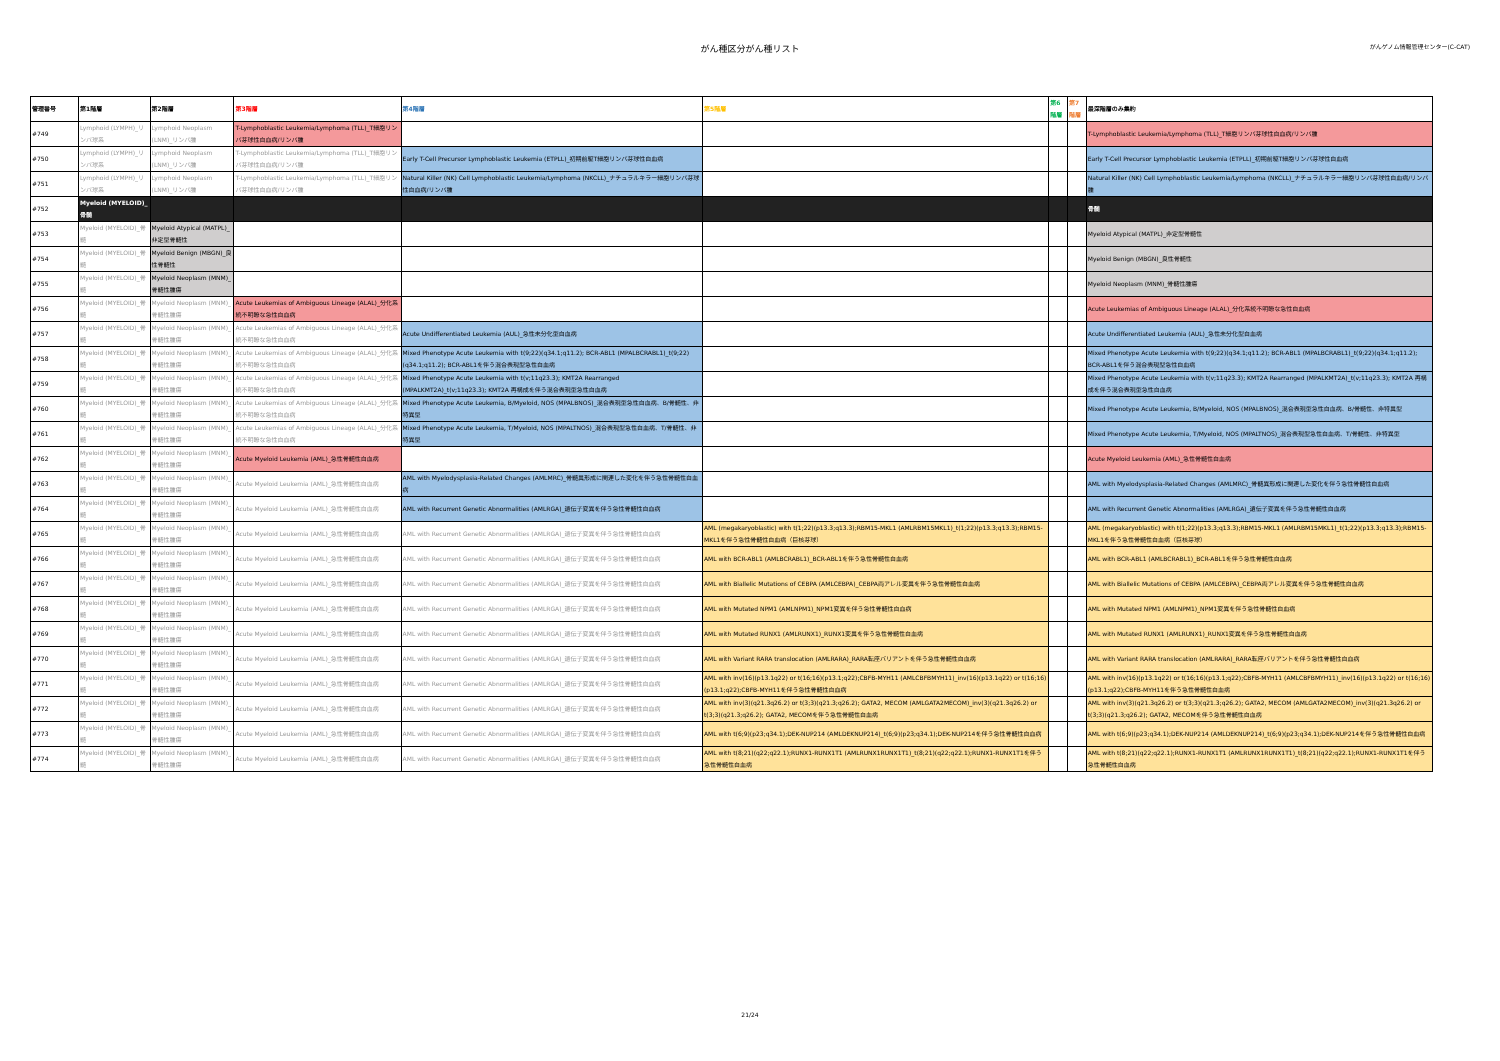がん種区分がん種リスト がんゲノム情報管理センター(C-CAT)
| 管理番号 | 第1階層 | 第2階層 | 第3階層 | 第4階層 | 第5階層 | 第6階層 | 第7階層 | 最深階層のみ集約 |
| --- | --- | --- | --- | --- | --- | --- | --- | --- |
| #749 | Lymphoid (LYMPH)_リンパ球系 | Lymphoid Neoplasm (LNM)_リンパ腫 | T-Lymphoblastic Leukemia/Lymphoma (TLL)_T細胞リンパ芽球性白血病/リンパ腫 | | | | | T-Lymphoblastic Leukemia/Lymphoma (TLL)_T細胞リンパ芽球性白血病/リンパ腫 |
| #750 | Lymphoid (LYMPH)_リンパ球系 | Lymphoid Neoplasm (LNM)_リンパ腫 | T-Lymphoblastic Leukemia/Lymphoma (TLL)_T細胞リンパ芽球性白血病/リンパ腫 | Early T-Cell Precursor Lymphoblastic Leukemia (ETPLL)_初期前駆T細胞リンパ芽球性白血病 | | | | Early T-Cell Precursor Lymphoblastic Leukemia (ETPLL)_初期前駆T細胞リンパ芽球性白血病 |
| #751 | Lymphoid (LYMPH)_リンパ球系 | Lymphoid Neoplasm (LNM)_リンパ腫 | T-Lymphoblastic Leukemia/Lymphoma (TLL)_T細胞リンパ芽球性白血病/リンパ腫 | Natural Killer (NK) Cell Lymphoblastic Leukemia/Lymphoma (NKCLL)_ナチュラルキラー細胞リンパ芽球性白血病/リンパ腫 | | | | Natural Killer (NK) Cell Lymphoblastic Leukemia/Lymphoma (NKCLL)_ナチュラルキラー細胞リンパ芽球性白血病/リンパ腫 |
| #752 | Myeloid (MYELOID)_骨髄 | | | | | | | 骨髄 |
| #753 | Myeloid (MYELOID)_骨髄 | Myeloid Atypical (MATPL)_非定型骨髄性 | | | | | | Myeloid Atypical (MATPL)_非定型骨髄性 |
| #754 | Myeloid (MYELOID)_骨髄 | Myeloid Benign (MBGN)_良性骨髄性 | | | | | | Myeloid Benign (MBGN)_良性骨髄性 |
| #755 | Myeloid (MYELOID)_骨髄 | Myeloid Neoplasm (MNM)_骨髄性腫瘍 | | | | | | Myeloid Neoplasm (MNM)_骨髄性腫瘍 |
| #756 | Myeloid (MYELOID)_骨髄 | Myeloid Neoplasm (MNM)_骨髄性腫瘍 | Acute Leukemias of Ambiguous Lineage (ALAL)_分化系統不明瞭な急性白血病 | | | | | Acute Leukemias of Ambiguous Lineage (ALAL)_分化系統不明瞭な急性白血病 |
| #757 | Myeloid (MYELOID)_骨髄 | Myeloid Neoplasm (MNM)_骨髄性腫瘍 | Acute Leukemias of Ambiguous Lineage (ALAL)_分化系統不明瞭な急性白血病 | Acute Undifferentiated Leukemia (AUL)_急性未分化型白血病 | | | | Acute Undifferentiated Leukemia (AUL)_急性未分化型白血病 |
| #758 | Myeloid (MYELOID)_骨髄 | Myeloid Neoplasm (MNM)_骨髄性腫瘍 | Acute Leukemias of Ambiguous Lineage (ALAL)_分化系統不明瞭な急性白血病 | Mixed Phenotype Acute Leukemia with t(9;22)(q34.1;q11.2); BCR-ABL1 (MPALBCRABL1)_t(9;22)(q34.1;q11.2); BCR-ABL1を伴う混合表現型急性白血病 | | | | Mixed Phenotype Acute Leukemia with t(9;22)(q34.1;q11.2); BCR-ABL1 (MPALBCRABL1)_t(9;22)(q34.1;q11.2); BCR-ABL1を伴う混合表現型急性白血病 |
| #759 | Myeloid (MYELOID)_骨髄 | Myeloid Neoplasm (MNM)_骨髄性腫瘍 | Acute Leukemias of Ambiguous Lineage (ALAL)_分化系統不明瞭な急性白血病 | Mixed Phenotype Acute Leukemia with t(v;11q23.3); KMT2A Rearranged (MPALKMT2A)_t(v;11q23.3); KMT2A 再構成を伴う混合表現型急性白血病 | | | | Mixed Phenotype Acute Leukemia with t(v;11q23.3); KMT2A Rearranged (MPALKMT2A)_t(v;11q23.3); KMT2A 再構成を伴う混合表現型急性白血病 |
| #760 | Myeloid (MYELOID)_骨髄 | Myeloid Neoplasm (MNM)_骨髄性腫瘍 | Acute Leukemias of Ambiguous Lineage (ALAL)_分化系統不明瞭な急性白血病 | Mixed Phenotype Acute Leukemia, B/Myeloid, NOS (MPALBNOS)_混合表現型急性白血病、B/骨髄性、非特異型 | | | | Mixed Phenotype Acute Leukemia, B/Myeloid, NOS (MPALBNOS)_混合表現型急性白血病、B/骨髄性、非特異型 |
| #761 | Myeloid (MYELOID)_骨髄 | Myeloid Neoplasm (MNM)_骨髄性腫瘍 | Acute Leukemias of Ambiguous Lineage (ALAL)_分化系統不明瞭な急性白血病 | Mixed Phenotype Acute Leukemia, T/Myeloid, NOS (MPALTNOS)_混合表現型急性白血病、T/骨髄性、非特異型 | | | | Mixed Phenotype Acute Leukemia, T/Myeloid, NOS (MPALTNOS)_混合表現型急性白血病、T/骨髄性、非特異型 |
| #762 | Myeloid (MYELOID)_骨髄 | Myeloid Neoplasm (MNM)_骨髄性腫瘍 | Acute Myeloid Leukemia (AML)_急性骨髄性白血病 | | | | | Acute Myeloid Leukemia (AML)_急性骨髄性白血病 |
| #763 | Myeloid (MYELOID)_骨髄 | Myeloid Neoplasm (MNM)_骨髄性腫瘍 | Acute Myeloid Leukemia (AML)_急性骨髄性白血病 | AML with Myelodysplasia-Related Changes (AMLMRC)_骨髄異形成に関連した変化を伴う急性骨髄性白血病 | | | | AML with Myelodysplasia-Related Changes (AMLMRC)_骨髄異形成に関連した変化を伴う急性骨髄性白血病 |
| #764 | Myeloid (MYELOID)_骨髄 | Myeloid Neoplasm (MNM)_骨髄性腫瘍 | Acute Myeloid Leukemia (AML)_急性骨髄性白血病 | AML with Recurrent Genetic Abnormalities (AMLRGA)_遺伝子変異を伴う急性骨髄性白血病 | | | | AML with Recurrent Genetic Abnormalities (AMLRGA)_遺伝子変異を伴う急性骨髄性白血病 |
| #765 | Myeloid (MYELOID)_骨髄 | Myeloid Neoplasm (MNM)_骨髄性腫瘍 | Acute Myeloid Leukemia (AML)_急性骨髄性白血病 | AML with Recurrent Genetic Abnormalities (AMLRGA)_遺伝子変異を伴う急性骨髄性白血病 | AML (megakaryoblastic) with t(1;22)(p13.3;q13.3);RBM15-MKL1 (AMLRBM15MKL1)_t(1;22)(p13.3;q13.3);RBM15-MKL1を伴う急性骨髄性白血病（巨核芽球） | | | AML (megakaryoblastic) with t(1;22)(p13.3;q13.3);RBM15-MKL1 (AMLRBM15MKL1)_t(1;22)(p13.3;q13.3);RBM15-MKL1を伴う急性骨髄性白血病（巨核芽球） |
| #766 | Myeloid (MYELOID)_骨髄 | Myeloid Neoplasm (MNM)_骨髄性腫瘍 | Acute Myeloid Leukemia (AML)_急性骨髄性白血病 | AML with Recurrent Genetic Abnormalities (AMLRGA)_遺伝子変異を伴う急性骨髄性白血病 | AML with BCR-ABL1 (AMLBCRABL1)_BCR-ABL1を伴う急性骨髄性白血病 | | | AML with BCR-ABL1 (AMLBCRABL1)_BCR-ABL1を伴う急性骨髄性白血病 |
| #767 | Myeloid (MYELOID)_骨髄 | Myeloid Neoplasm (MNM)_骨髄性腫瘍 | Acute Myeloid Leukemia (AML)_急性骨髄性白血病 | AML with Recurrent Genetic Abnormalities (AMLRGA)_遺伝子変異を伴う急性骨髄性白血病 | AML with Biallelic Mutations of CEBPA (AMLCEBPA)_CEBPA両アレル変異を伴う急性骨髄性白血病 | | | AML with Biallelic Mutations of CEBPA (AMLCEBPA)_CEBPA両アレル変異を伴う急性骨髄性白血病 |
| #768 | Myeloid (MYELOID)_骨髄 | Myeloid Neoplasm (MNM)_骨髄性腫瘍 | Acute Myeloid Leukemia (AML)_急性骨髄性白血病 | AML with Recurrent Genetic Abnormalities (AMLRGA)_遺伝子変異を伴う急性骨髄性白血病 | AML with Mutated NPM1 (AMLNPM1)_NPM1変異を伴う急性骨髄性白血病 | | | AML with Mutated NPM1 (AMLNPM1)_NPM1変異を伴う急性骨髄性白血病 |
| #769 | Myeloid (MYELOID)_骨髄 | Myeloid Neoplasm (MNM)_骨髄性腫瘍 | Acute Myeloid Leukemia (AML)_急性骨髄性白血病 | AML with Recurrent Genetic Abnormalities (AMLRGA)_遺伝子変異を伴う急性骨髄性白血病 | AML with Mutated RUNX1 (AMLRUNX1)_RUNX1変異を伴う急性骨髄性白血病 | | | AML with Mutated RUNX1 (AMLRUNX1)_RUNX1変異を伴う急性骨髄性白血病 |
| #770 | Myeloid (MYELOID)_骨髄 | Myeloid Neoplasm (MNM)_骨髄性腫瘍 | Acute Myeloid Leukemia (AML)_急性骨髄性白血病 | AML with Recurrent Genetic Abnormalities (AMLRGA)_遺伝子変異を伴う急性骨髄性白血病 | AML with Variant RARA translocation (AMLRARA)_RARA転座バリアントを伴う急性骨髄性白血病 | | | AML with Variant RARA translocation (AMLRARA)_RARA転座バリアントを伴う急性骨髄性白血病 |
| #771 | Myeloid (MYELOID)_骨髄 | Myeloid Neoplasm (MNM)_骨髄性腫瘍 | Acute Myeloid Leukemia (AML)_急性骨髄性白血病 | AML with Recurrent Genetic Abnormalities (AMLRGA)_遺伝子変異を伴う急性骨髄性白血病 | AML with inv(16)(p13.1q22) or t(16;16)(p13.1;q22);CBFB-MYH11 (AMLCBFBMYH11)_inv(16)(p13.1q22) or t(16;16)(p13.1;q22);CBFB-MYH11を伴う急性骨髄性白血病 | | | AML with inv(16)(p13.1q22) or t(16;16)(p13.1;q22);CBFB-MYH11 (AMLCBFBMYH11)_inv(16)(p13.1q22) or t(16;16)(p13.1;q22);CBFB-MYH11を伴う急性骨髄性白血病 |
| #772 | Myeloid (MYELOID)_骨髄 | Myeloid Neoplasm (MNM)_骨髄性腫瘍 | Acute Myeloid Leukemia (AML)_急性骨髄性白血病 | AML with Recurrent Genetic Abnormalities (AMLRGA)_遺伝子変異を伴う急性骨髄性白血病 | AML with inv(3)(q21.3q26.2) or t(3;3)(q21.3;q26.2); GATA2, MECOM (AMLGATA2MECOM)_inv(3)(q21.3q26.2) or t(3;3)(q21.3;q26.2); GATA2, MECOMを伴う急性骨髄性白血病 | | | AML with inv(3)(q21.3q26.2) or t(3;3)(q21.3;q26.2); GATA2, MECOM (AMLGATA2MECOM)_inv(3)(q21.3q26.2) or t(3;3)(q21.3;q26.2); GATA2, MECOMを伴う急性骨髄性白血病 |
| #773 | Myeloid (MYELOID)_骨髄 | Myeloid Neoplasm (MNM)_骨髄性腫瘍 | Acute Myeloid Leukemia (AML)_急性骨髄性白血病 | AML with Recurrent Genetic Abnormalities (AMLRGA)_遺伝子変異を伴う急性骨髄性白血病 | AML with t(6;9)(p23;q34.1);DEK-NUP214 (AMLDEKNUP214)_t(6;9)(p23;q34.1);DEK-NUP214を伴う急性骨髄性白血病 | | | AML with t(6;9)(p23;q34.1);DEK-NUP214 (AMLDEKNUP214)_t(6;9)(p23;q34.1);DEK-NUP214を伴う急性骨髄性白血病 |
| #774 | Myeloid (MYELOID)_骨髄 | Myeloid Neoplasm (MNM)_骨髄性腫瘍 | Acute Myeloid Leukemia (AML)_急性骨髄性白血病 | AML with Recurrent Genetic Abnormalities (AMLRGA)_遺伝子変異を伴う急性骨髄性白血病 | AML with t(8;21)(q22;q22.1);RUNX1-RUNX1T1 (AMLRUNX1RUNX1T1)_t(8;21)(q22;q22.1);RUNX1-RUNX1T1を伴う急性骨髄性白血病 | | | AML with t(8;21)(q22;q22.1);RUNX1-RUNX1T1 (AMLRUNX1RUNX1T1)_t(8;21)(q22;q22.1);RUNX1-RUNX1T1を伴う急性骨髄性白血病 |
21/24